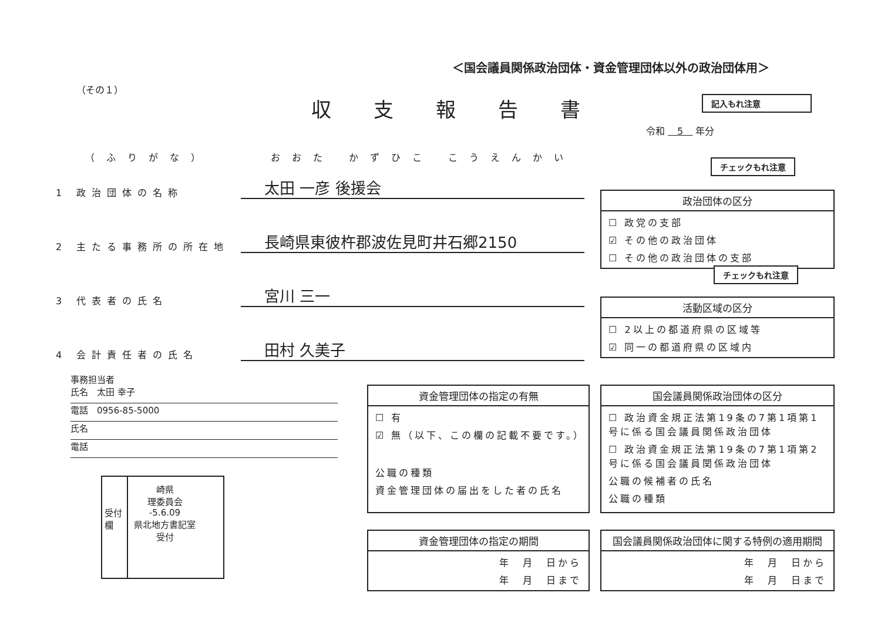＜国会議員関係政治団体・資金管理団体以外の政治団体用＞
（その１）
収支報告書 記入もれ注意
令和 　5　 年分
（ふりがな）　　　おおた かずひこ こうえんかい
1 政治団体の名称
太田 一彦 後援会
2 主たる事務所の所在地
長崎県東彼杵郡波佐見町井石郷2150
3 代表者の氏名
宮川 三一
4 会計責任者の氏名
田村 久美子
チェックもれ注意
政治団体の区分
☐ 政党の支部
☑ その他の政治団体
☐ その他の政治団体の支部
チェックもれ注意
活動区域の区分
☐ 2以上の都道府県の区域等
☑ 同一の都道府県の区域内
事務担当者
氏名　太田 幸子
電話　0956-85-5000
氏名
電話
受付欄
崎県
理委員会
-5.6.09
県北地方書記室
受付
資金管理団体の指定の有無
☐ 有
☑ 無（以下、この欄の記載不要です。）
公職の種類
資金管理団体の届出をした者の氏名
国会議員関係政治団体の区分
☐ 政治資金規正法第19条の7第1項第1号に係る国会議員関係政治団体
☐ 政治資金規正法第19条の7第1項第2号に係る国会議員関係政治団体
公職の候補者の氏名
公職の種類
資金管理団体の指定の期間
年　月　日から
年　月　日まで
国会議員関係政治団体に関する特例の適用期間
年　月　日から
年　月　日まで